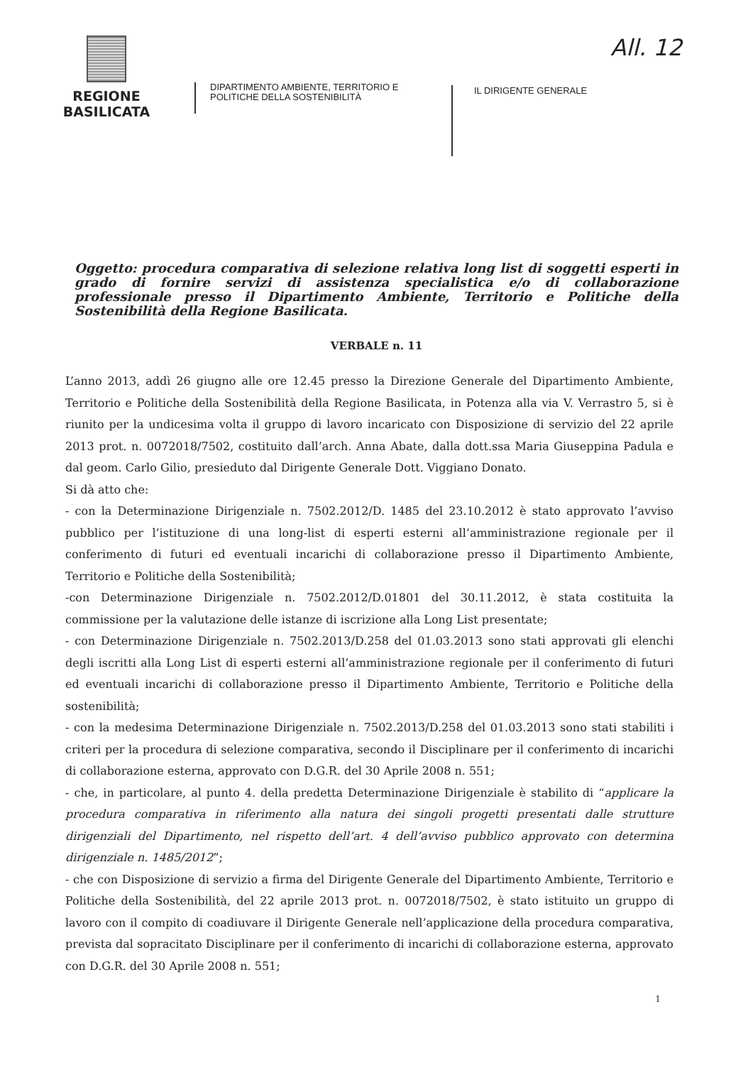All. 12
REGIONE BASILICATA
DIPARTIMENTO AMBIENTE, TERRITORIO E
POLITICHE DELLA SOSTENIBILITÀ
IL DIRIGENTE GENERALE
Oggetto: procedura comparativa di selezione relativa long list di soggetti esperti in grado di fornire servizi di assistenza specialistica e/o di collaborazione professionale presso il Dipartimento Ambiente, Territorio e Politiche della Sostenibilità della Regione Basilicata.
VERBALE n. 11
L’anno 2013, addì 26 giugno alle ore 12.45 presso la Direzione Generale del Dipartimento Ambiente, Territorio e Politiche della Sostenibilità della Regione Basilicata, in Potenza alla via V. Verrastro 5, si è riunito per la undicesima volta il gruppo di lavoro incaricato con Disposizione di servizio del 22 aprile 2013 prot. n. 0072018/7502, costituito dall’arch. Anna Abate, dalla dott.ssa Maria Giuseppina Padula e dal geom. Carlo Gilio, presieduto dal Dirigente Generale Dott. Viggiano Donato.
Si dà atto che:
- con la Determinazione Dirigenziale n. 7502.2012/D. 1485 del 23.10.2012 è stato approvato l’avviso pubblico per l’istituzione di una long-list di esperti esterni all’amministrazione regionale per il conferimento di futuri ed eventuali incarichi di collaborazione presso il Dipartimento Ambiente, Territorio e Politiche della Sostenibilità;
-con Determinazione Dirigenziale n. 7502.2012/D.01801 del 30.11.2012, è stata costituita la commissione per la valutazione delle istanze di iscrizione alla Long List presentate;
- con Determinazione Dirigenziale n. 7502.2013/D.258 del 01.03.2013 sono stati approvati gli elenchi degli iscritti alla Long List di esperti esterni all’amministrazione regionale per il conferimento di futuri ed eventuali incarichi di collaborazione presso il Dipartimento Ambiente, Territorio e Politiche della sostenibilità;
- con la medesima Determinazione Dirigenziale n. 7502.2013/D.258 del 01.03.2013 sono stati stabiliti i criteri per la procedura di selezione comparativa, secondo il Disciplinare per il conferimento di incarichi di collaborazione esterna, approvato con D.G.R. del 30 Aprile 2008 n. 551;
- che, in particolare, al punto 4. della predetta Determinazione Dirigenziale è stabilito di “applicare la procedura comparativa in riferimento alla natura dei singoli progetti presentati dalle strutture dirigenziali del Dipartimento, nel rispetto dell’art. 4 dell’avviso pubblico approvato con determina dirigenziale n. 1485/2012”;
- che con Disposizione di servizio a firma del Dirigente Generale del Dipartimento Ambiente, Territorio e Politiche della Sostenibilità, del 22 aprile 2013 prot. n. 0072018/7502, è stato istituito un gruppo di lavoro con il compito di coadiuvare il Dirigente Generale nell’applicazione della procedura comparativa, prevista dal sopracitato Disciplinare per il conferimento di incarichi di collaborazione esterna, approvato con D.G.R. del 30 Aprile 2008 n. 551;
1